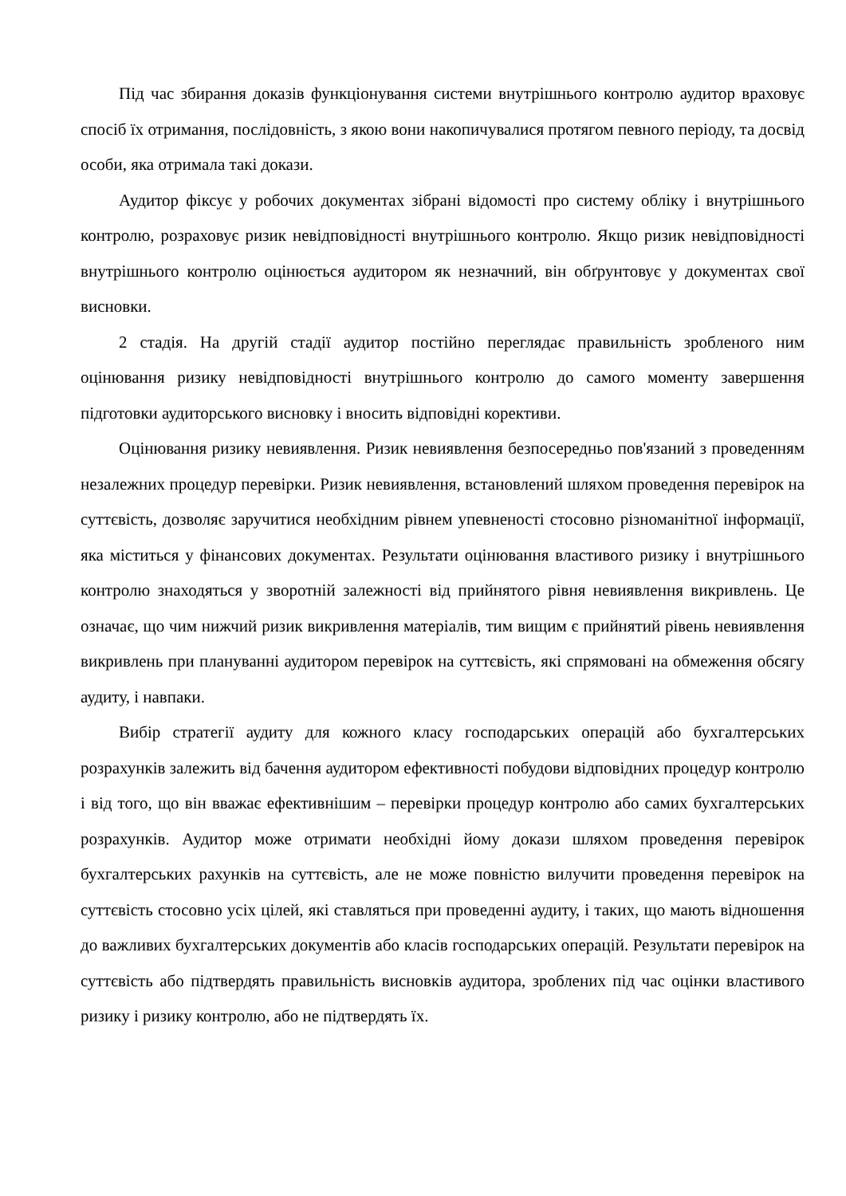Під час збирання доказів функціонування системи внутрішнього контролю аудитор враховує спосіб їх отримання, послідовність, з якою вони накопичувалися протягом певного періоду, та досвід особи, яка отримала такі докази.
Аудитор фіксує у робочих документах зібрані відомості про систему обліку і внутрішнього контролю, розраховує ризик невідповідності внутрішнього контролю. Якщо ризик невідповідності внутрішнього контролю оцінюється аудитором як незначний, він обґрунтовує у документах свої висновки.
2 стадія. На другій стадії аудитор постійно переглядає правильність зробленого ним оцінювання ризику невідповідності внутрішнього контролю до самого моменту завершення підготовки аудиторського висновку і вносить відповідні корективи.
Оцінювання ризику невиявлення. Ризик невиявлення безпосередньо пов'язаний з проведенням незалежних процедур перевірки. Ризик невиявлення, встановлений шляхом проведення перевірок на суттєвість, дозволяє заручитися необхідним рівнем упевненості стосовно різноманітної інформації, яка міститься у фінансових документах. Результати оцінювання властивого ризику і внутрішнього контролю знаходяться у зворотній залежності від прийнятого рівня невиявлення викривлень. Це означає, що чим нижчий ризик викривлення матеріалів, тим вищим є прийнятий рівень невиявлення викривлень при плануванні аудитором перевірок на суттєвість, які спрямовані на обмеження обсягу аудиту, і навпаки.
Вибір стратегії аудиту для кожного класу господарських операцій або бухгалтерських розрахунків залежить від бачення аудитором ефективності побудови відповідних процедур контролю і від того, що він вважає ефективнішим – перевірки процедур контролю або самих бухгалтерських розрахунків. Аудитор може отримати необхідні йому докази шляхом проведення перевірок бухгалтерських рахунків на суттєвість, але не може повністю вилучити проведення перевірок на суттєвість стосовно усіх цілей, які ставляться при проведенні аудиту, і таких, що мають відношення до важливих бухгалтерських документів або класів господарських операцій. Результати перевірок на суттєвість або підтвердять правильність висновків аудитора, зроблених під час оцінки властивого ризику і ризику контролю, або не підтвердять їх.